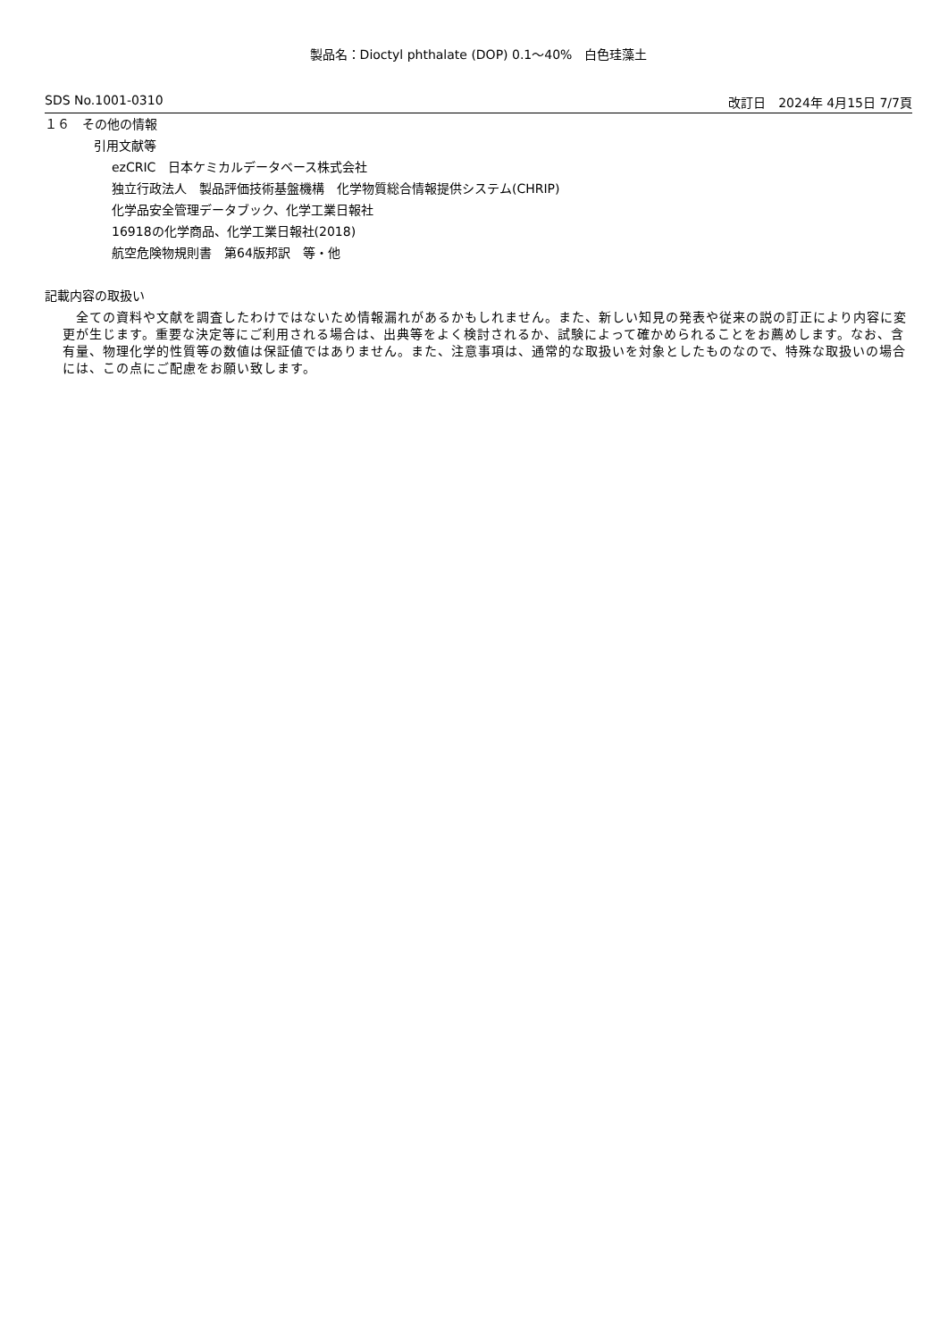製品名：Dioctyl phthalate (DOP) 0.1～40%　白色珪藻土
SDS No.1001-0310 改訂日　2024年 4月15日 7/7頁
１６　その他の情報
引用文献等
ezCRIC　日本ケミカルデータベース株式会社
独立行政法人　製品評価技術基盤機構　化学物質総合情報提供システム(CHRIP)
化学品安全管理データブック、化学工業日報社
16918の化学商品、化学工業日報社(2018)
航空危険物規則書　第64版邦訳　等・他
記載内容の取扱い
　全ての資料や文献を調査したわけではないため情報漏れがあるかもしれません。また、新しい知見の発表や従来の説の訂正により内容に変更が生じます。重要な決定等にご利用される場合は、出典等をよく検討されるか、試験によって確かめられることをお薦めします。なお、含有量、物理化学的性質等の数値は保証値ではありません。また、注意事項は、通常的な取扱いを対象としたものなので、特殊な取扱いの場合には、この点にご配慮をお願い致します。